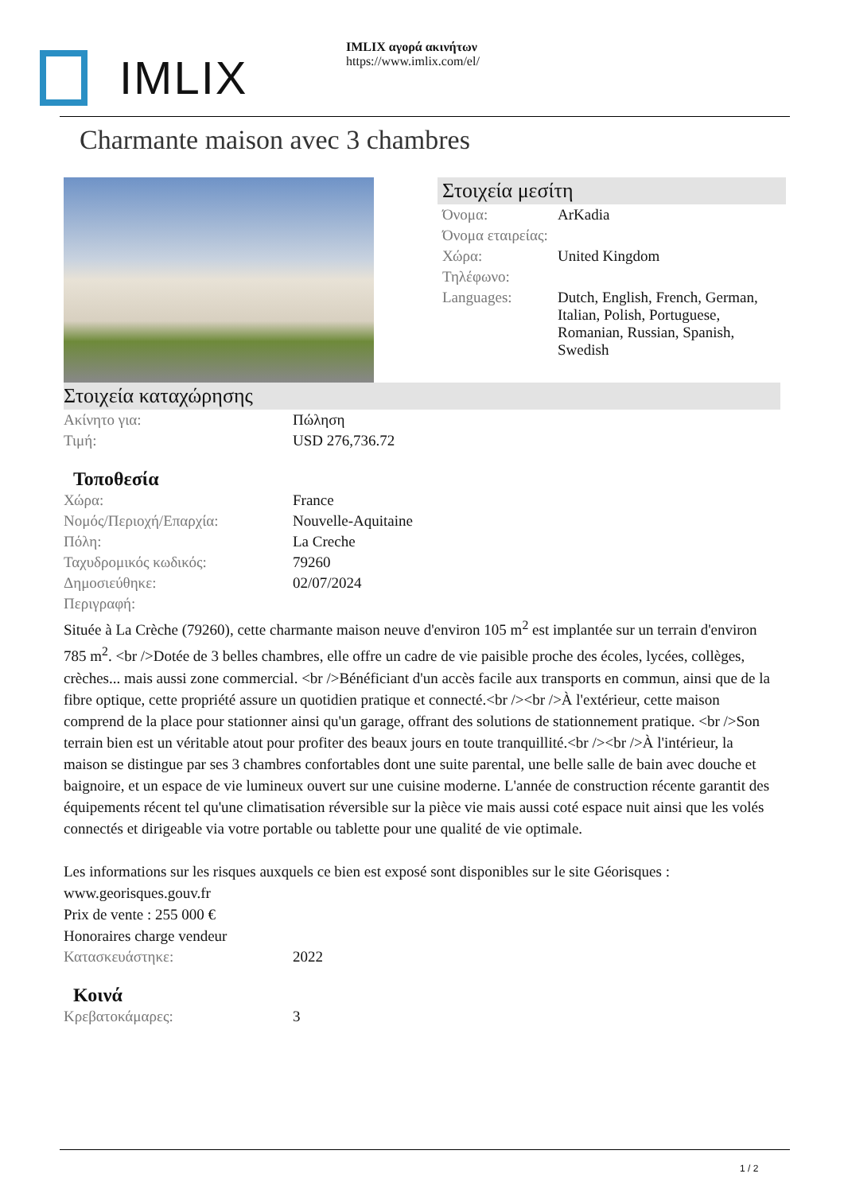IMLIX
IMLIX αγορά ακινήτων
https://www.imlix.com/el/
Charmante maison avec 3 chambres
Στοιχεία μεσίτη
| Όνομα: | ArKadia |
| Όνομα εταιρείας: | |
| Χώρα: | United Kingdom |
| Τηλέφωνο: | |
| Languages: | Dutch, English, French, German, Italian, Polish, Portuguese, Romanian, Russian, Spanish, Swedish |
Στοιχεία καταχώρησης
| Ακίνητο για: | Πώληση |
| Τιμή: | USD 276,736.72 |
Τοποθεσία
| Χώρα: | France |
| Νομός/Περιοχή/Επαρχία: | Nouvelle-Aquitaine |
| Πόλη: | La Creche |
| Ταχυδρομικός κωδικός: | 79260 |
| Δημοσιεύθηκε: | 02/07/2024 |
| Περιγραφή: | |
Située à La Crèche (79260), cette charmante maison neuve d'environ 105 m<sup>2</sup> est implantée sur un terrain d'environ 785 m<sup>2</sup>. <br />Dotée de 3 belles chambres, elle offre un cadre de vie paisible proche des écoles, lycées, collèges, crèches... mais aussi zone commercial. <br />Bénéficiant d'un accès facile aux transports en commun, ainsi que de la fibre optique, cette propriété assure un quotidien pratique et connecté.<br /><br />À l'extérieur, cette maison comprend de la place pour stationner ainsi qu'un garage, offrant des solutions de stationnement pratique. <br />Son terrain bien est un véritable atout pour profiter des beaux jours en toute tranquillité.<br /><br />À l'intérieur, la maison se distingue par ses 3 chambres confortables dont une suite parental, une belle salle de bain avec douche et baignoire, et un espace de vie lumineux ouvert sur une cuisine moderne. L'année de construction récente garantit des équipements récent tel qu'une climatisation réversible sur la pièce vie mais aussi coté espace nuit ainsi que les volés connectés et dirigeable via votre portable ou tablette pour une qualité de vie optimale.
Les informations sur les risques auxquels ce bien est exposé sont disponibles sur le site Géorisques : www.georisques.gouv.fr
Prix de vente : 255 000 €
Honoraires charge vendeur
| Κατασκευάστηκε: | 2022 |
Κοινά
| Κρεβατοκάμαρες: | 3 |
1 / 2